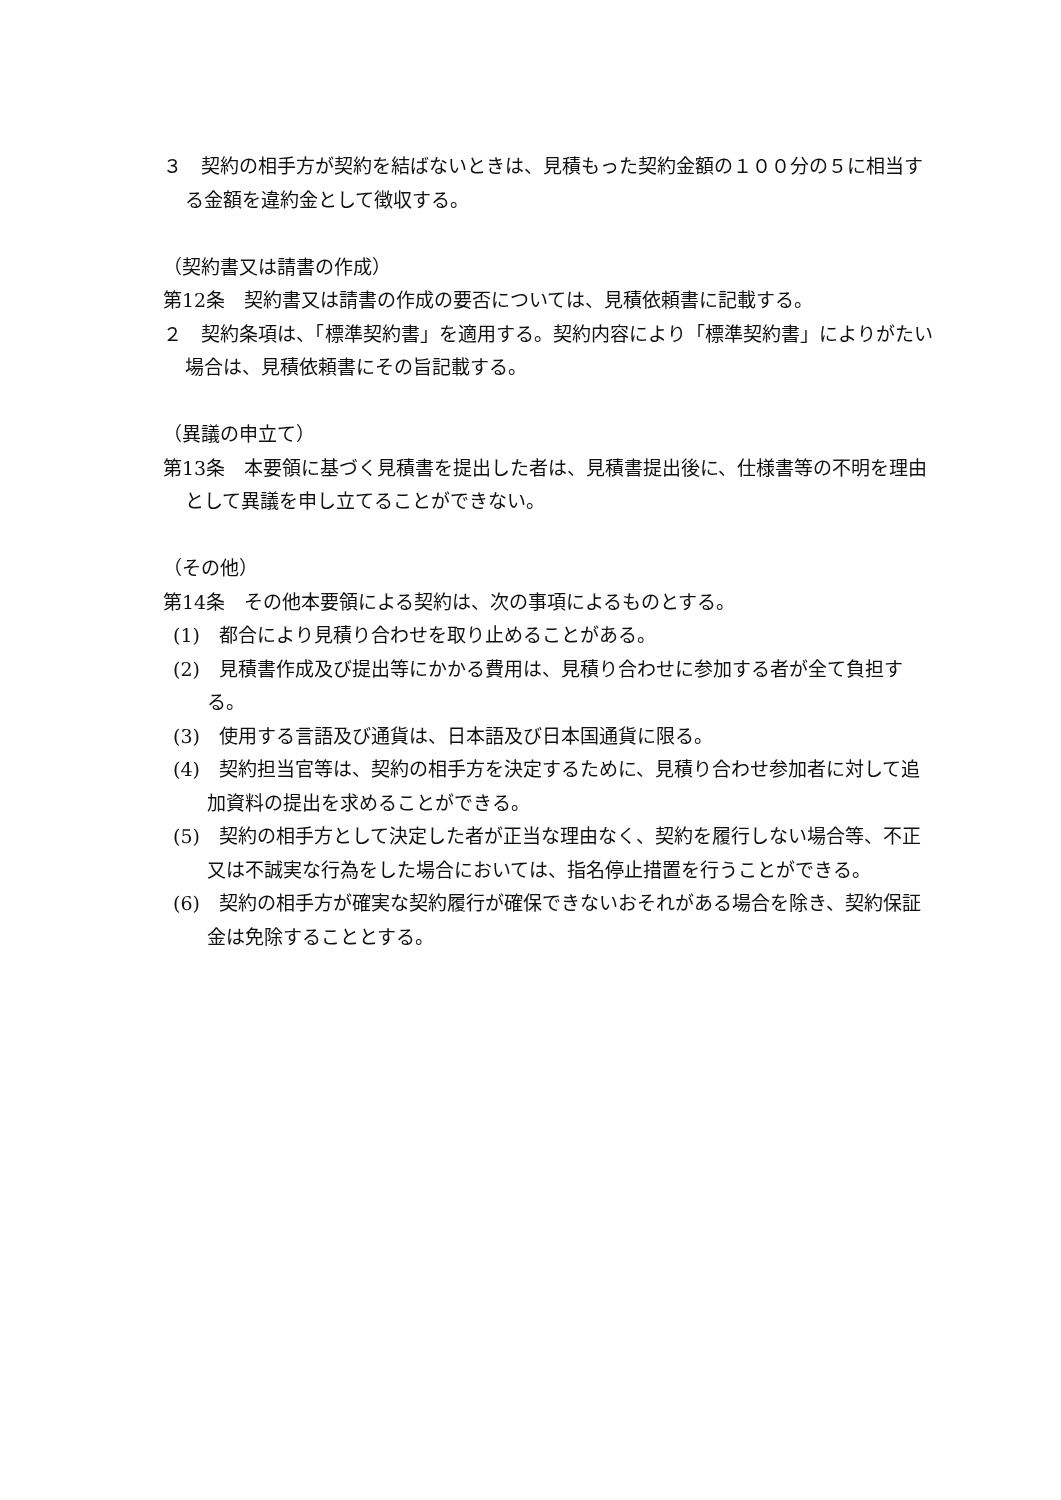３　契約の相手方が契約を結ばないときは、見積もった契約金額の１００分の５に相当する金額を違約金として徴収する。
（契約書又は請書の作成）
第12条　契約書又は請書の作成の要否については、見積依頼書に記載する。
２　契約条項は、「標準契約書」を適用する。契約内容により「標準契約書」によりがたい場合は、見積依頼書にその旨記載する。
（異議の申立て）
第13条　本要領に基づく見積書を提出した者は、見積書提出後に、仕様書等の不明を理由として異議を申し立てることができない。
（その他）
第14条　その他本要領による契約は、次の事項によるものとする。
(1)　都合により見積り合わせを取り止めることがある。
(2)　見積書作成及び提出等にかかる費用は、見積り合わせに参加する者が全て負担する。
(3)　使用する言語及び通貨は、日本語及び日本国通貨に限る。
(4)　契約担当官等は、契約の相手方を決定するために、見積り合わせ参加者に対して追加資料の提出を求めることができる。
(5)　契約の相手方として決定した者が正当な理由なく、契約を履行しない場合等、不正又は不誠実な行為をした場合においては、指名停止措置を行うことができる。
(6)　契約の相手方が確実な契約履行が確保できないおそれがある場合を除き、契約保証金は免除することとする。